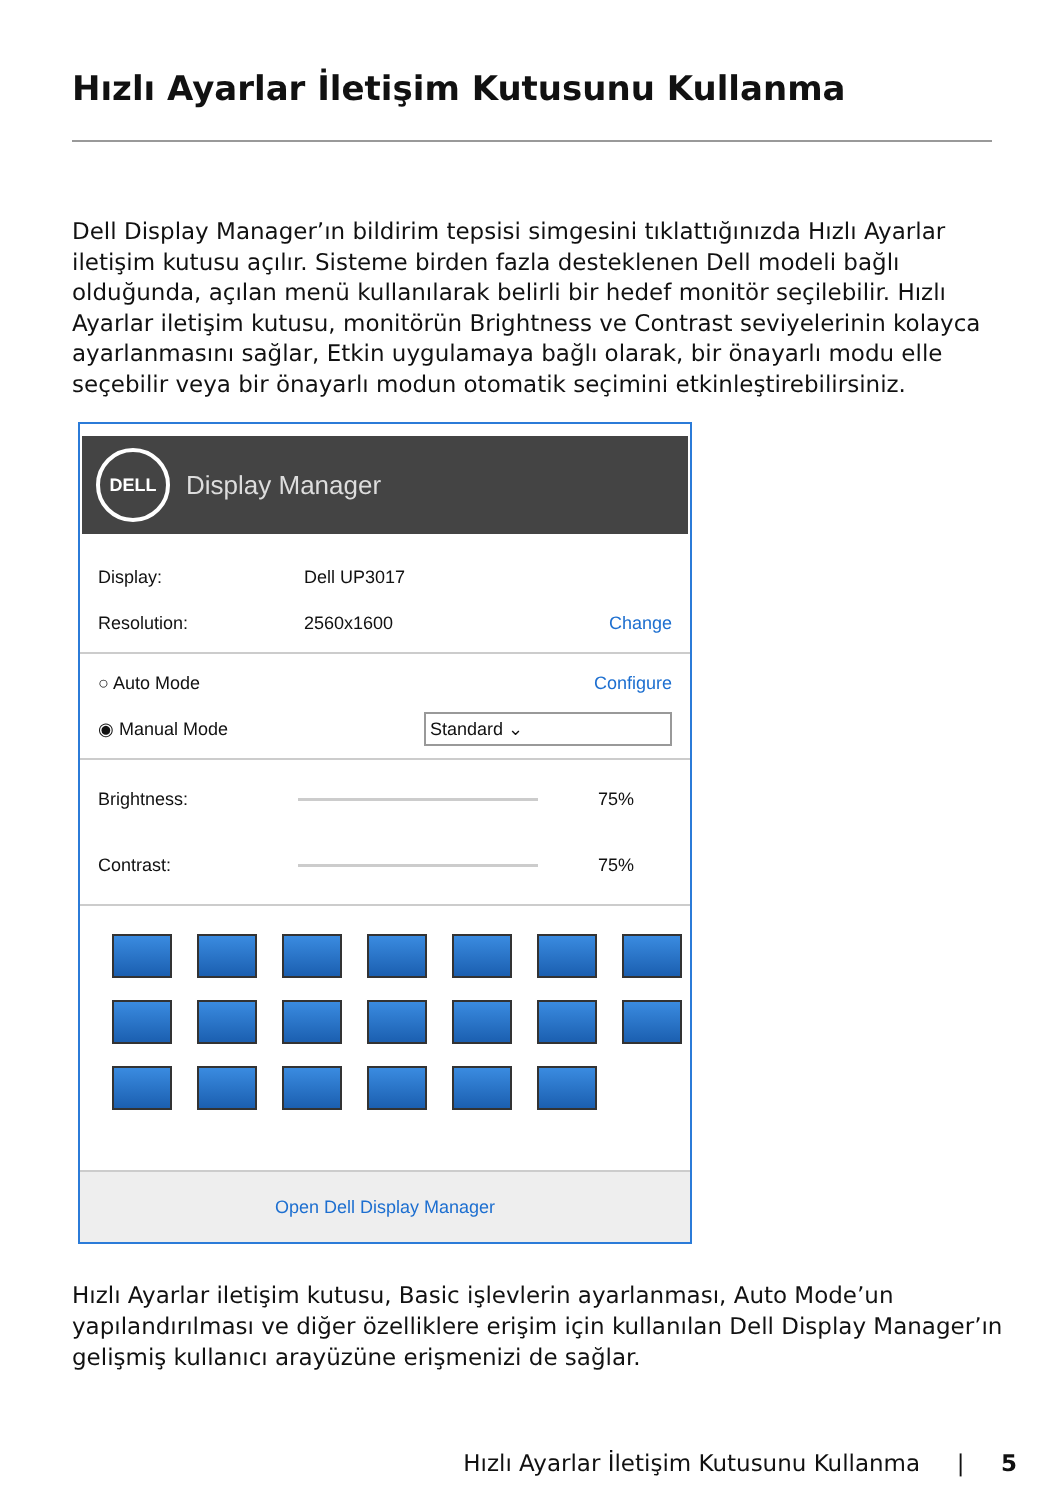Hızlı Ayarlar İletişim Kutusunu Kullanma
Dell Display Manager’ın bildirim tepsisi simgesini tıklattığınızda Hızlı Ayarlar iletişim kutusu açılır. Sisteme birden fazla desteklenen Dell modeli bağlı olduğunda, açılan menü kullanılarak belirli bir hedef monitör seçilebilir. Hızlı Ayarlar iletişim kutusu, monitörün Brightness ve Contrast seviyelerinin kolayca ayarlanmasını sağlar, Etkin uygulamaya bağlı olarak, bir önayarlı modu elle seçebilir veya bir önayarlı modun otomatik seçimini etkinleştirebilirsiniz.
DELL
Display Manager
Display: Dell UP3017
Resolution: 2560x1600 Change
○ Auto Mode Configure
◉ Manual Mode Standard ⌄
Brightness: 75%
Contrast: 75%
Open Dell Display Manager
Hızlı Ayarlar iletişim kutusu, Basic işlevlerin ayarlanması, Auto Mode’un yapılandırılması ve diğer özelliklere erişim için kullanılan Dell Display Manager’ın gelişmiş kullanıcı arayüzüne erişmenizi de sağlar.
Hızlı Ayarlar İletişim Kutusunu Kullanma | 5